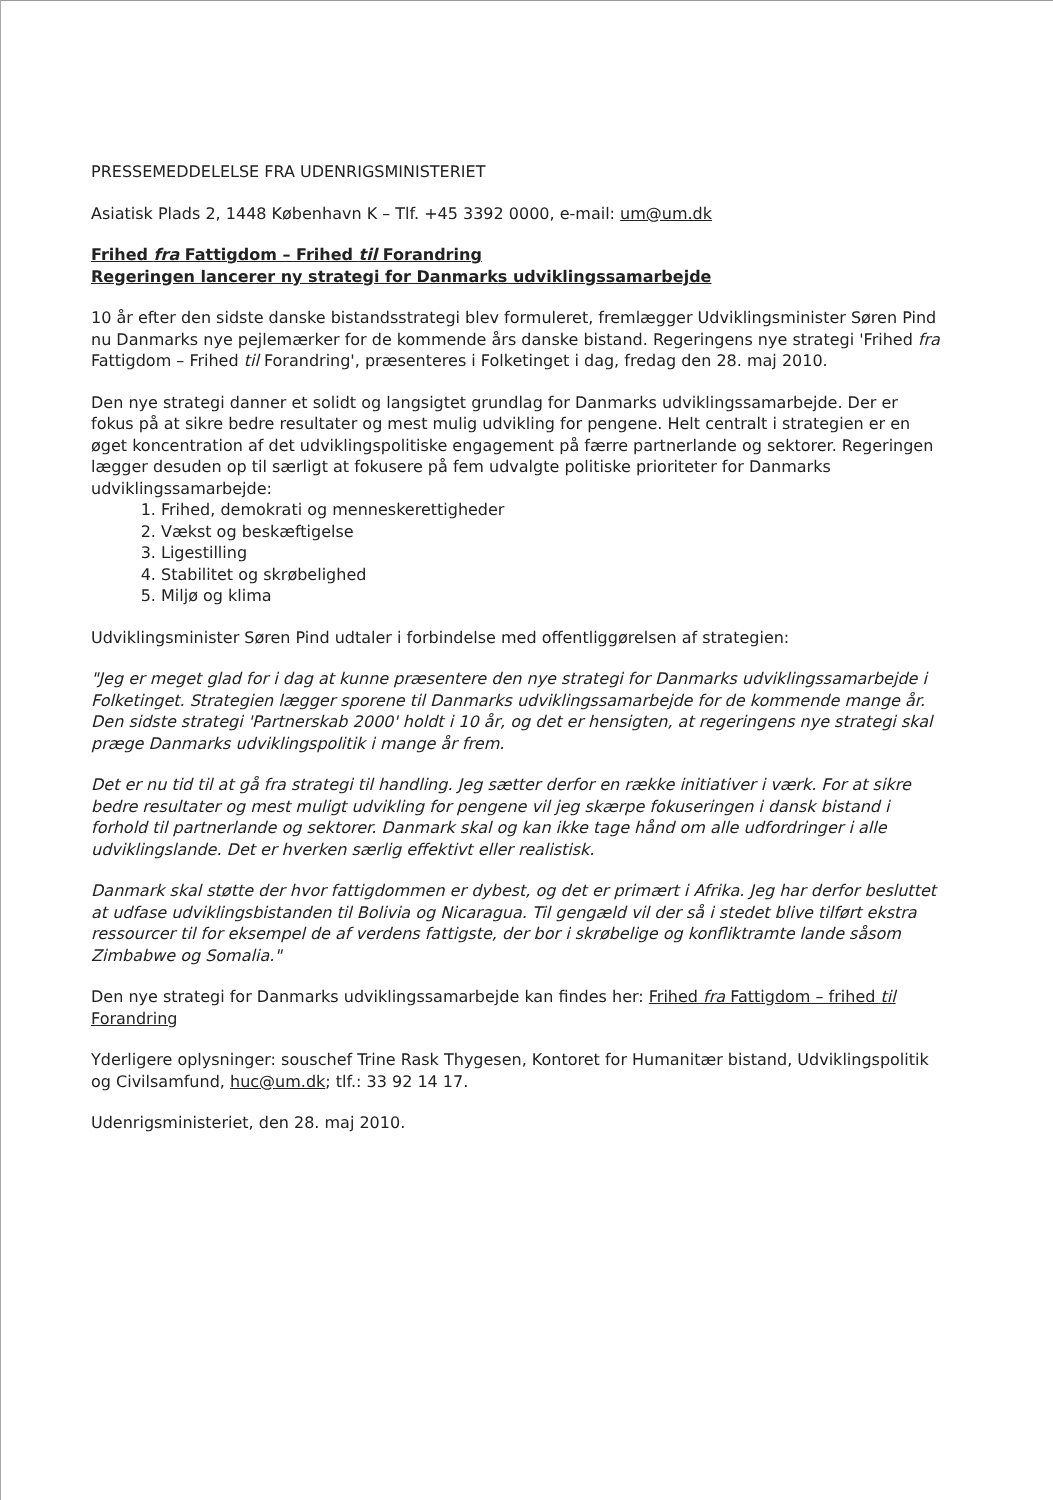PRESSEMEDDELELSE FRA UDENRIGSMINISTERIET
Asiatisk Plads 2, 1448 København K – Tlf. +45 3392 0000, e-mail: um@um.dk
Frihed fra Fattigdom – Frihed til Forandring
Regeringen lancerer ny strategi for Danmarks udviklingssamarbejde
10 år efter den sidste danske bistandsstrategi blev formuleret, fremlægger Udviklingsminister Søren Pind nu Danmarks nye pejlemærker for de kommende års danske bistand. Regeringens nye strategi 'Frihed fra Fattigdom – Frihed til Forandring', præsenteres i Folketinget i dag, fredag den 28. maj 2010.
Den nye strategi danner et solidt og langsigtet grundlag for Danmarks udviklingssamarbejde. Der er fokus på at sikre bedre resultater og mest mulig udvikling for pengene. Helt centralt i strategien er en øget koncentration af det udviklingspolitiske engagement på færre partnerlande og sektorer. Regeringen lægger desuden op til særligt at fokusere på fem udvalgte politiske prioriteter for Danmarks udviklingssamarbejde:
1. Frihed, demokrati og menneskerettigheder
2. Vækst og beskæftigelse
3. Ligestilling
4. Stabilitet og skrøbelighed
5. Miljø og klima
Udviklingsminister Søren Pind udtaler i forbindelse med offentliggørelsen af strategien:
"Jeg er meget glad for i dag at kunne præsentere den nye strategi for Danmarks udviklingssamarbejde i Folketinget. Strategien lægger sporene til Danmarks udviklingssamarbejde for de kommende mange år. Den sidste strategi 'Partnerskab 2000' holdt i 10 år, og det er hensigten, at regeringens nye strategi skal præge Danmarks udviklingspolitik i mange år frem.
Det er nu tid til at gå fra strategi til handling. Jeg sætter derfor en række initiativer i værk. For at sikre bedre resultater og mest muligt udvikling for pengene vil jeg skærpe fokuseringen i dansk bistand i forhold til partnerlande og sektorer. Danmark skal og kan ikke tage hånd om alle udfordringer i alle udviklingslande. Det er hverken særlig effektivt eller realistisk.
Danmark skal støtte der hvor fattigdommen er dybest, og det er primært i Afrika. Jeg har derfor besluttet at udfase udviklingsbistanden til Bolivia og Nicaragua. Til gengæld vil der så i stedet blive tilført ekstra ressourcer til for eksempel de af verdens fattigste, der bor i skrøbelige og konfliktramte lande såsom Zimbabwe og Somalia."
Den nye strategi for Danmarks udviklingssamarbejde kan findes her: Frihed fra Fattigdom – frihed til Forandring
Yderligere oplysninger: souschef Trine Rask Thygesen, Kontoret for Humanitær bistand, Udviklingspolitik og Civilsamfund, huc@um.dk; tlf.: 33 92 14 17.
Udenrigsministeriet, den 28. maj 2010.